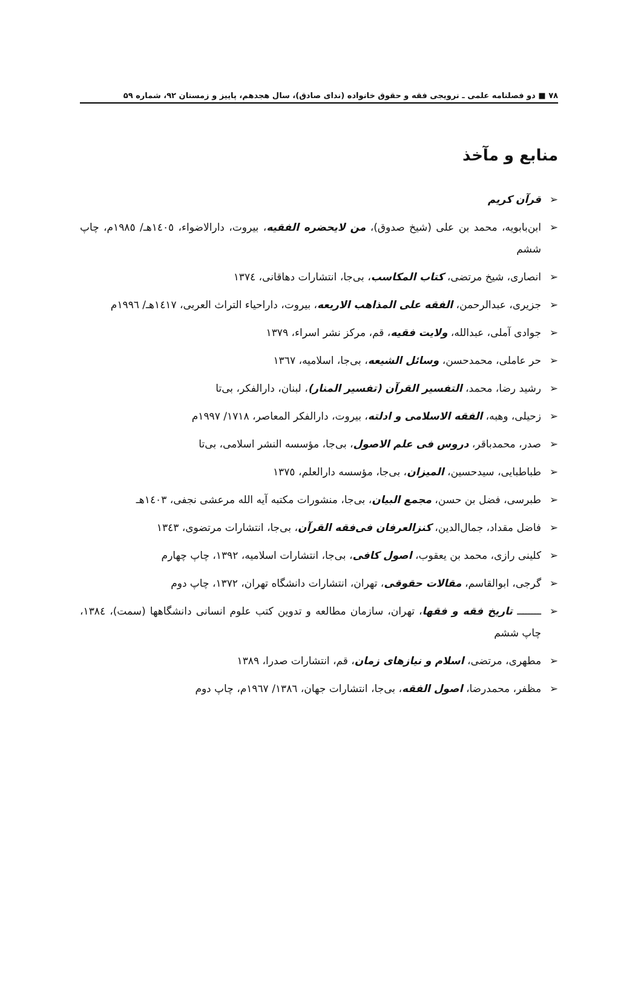٧٨ ■ دو فصلنامه علمی ـ ترویجی فقه و حقوق خانواده (ندای صادق)، سال هجدهم، پاییز و زمستان ۹۲، شماره ۵۹
منابع و مآخذ
➢ قرآن کریم
➢ ابن‌بابویه، محمد بن علی (شیخ صدوق)، من لایحضره الفقیه، بیروت، دارالاضواء، ١٤٠٥هـ/ ١٩٨٥م، چاپ ششم
➢ انصاری، شیخ مرتضی، کتاب المکاسب، بی‌جا، انتشارات دهاقانی، ١٣٧٤
➢ جزیری، عبدالرحمن، الفقه علی المذاهب الاربعه، بیروت، داراحیاء التراث العربی، ١٤١٧هـ/ ١٩٩٦م
➢ جوادی آملی، عبدالله، ولایت فقیه، قم، مرکز نشر اسراء، ١٣٧٩
➢ حر عاملی، محمدحسن، وسائل الشیعه، بی‌جا، اسلامیه، ١٣٦٧
➢ رشید رضا، محمد، التفسیر القرآن (تفسیر المنار)، لبنان، دارالفکر، بی‌تا
➢ زحیلی، وهبه، الفقه الاسلامی و ادلته، بیروت، دارالفکر المعاصر، ١٧١٨/ ١٩٩٧م
➢ صدر، محمدباقر، دروس فی علم الاصول، بی‌جا، مؤسسه النشر اسلامی، بی‌تا
➢ طباطبایی، سیدحسین، المیزان، بی‌جا، مؤسسه دارالعلم، ١٣٧٥
➢ طبرسی، فضل بن حسن، مجمع البیان، بی‌جا، منشورات مکتبه آیه الله مرعشی نجفی، ١٤٠٣هـ
➢ فاضل مقداد، جمال‌الدین، کنزالعرفان فی‌فقه القرآن، بی‌جا، انتشارات مرتضوی، ١٣٤٣
➢ کلینی رازی، محمد بن یعقوب، اصول کافی، بی‌جا، انتشارات اسلامیه، ١٣٩٢، چاپ چهارم
➢ گرجی، ابوالقاسم، مقالات حقوقی، تهران، انتشارات دانشگاه تهران، ١٣٧٢، چاپ دوم
➢ ــــــــ تاریخ فقه و فقها، تهران، سازمان مطالعه و تدوین کتب علوم انسانی دانشگاهها (سمت)، ١٣٨٤، چاپ ششم
➢ مطهری، مرتضی، اسلام و نیازهای زمان، قم، انتشارات صدرا، ١٣٨٩
➢ مظفر، محمدرضا، اصول الفقه، بی‌جا، انتشارات جهان، ١٣٨٦/ ١٩٦٧م، چاپ دوم